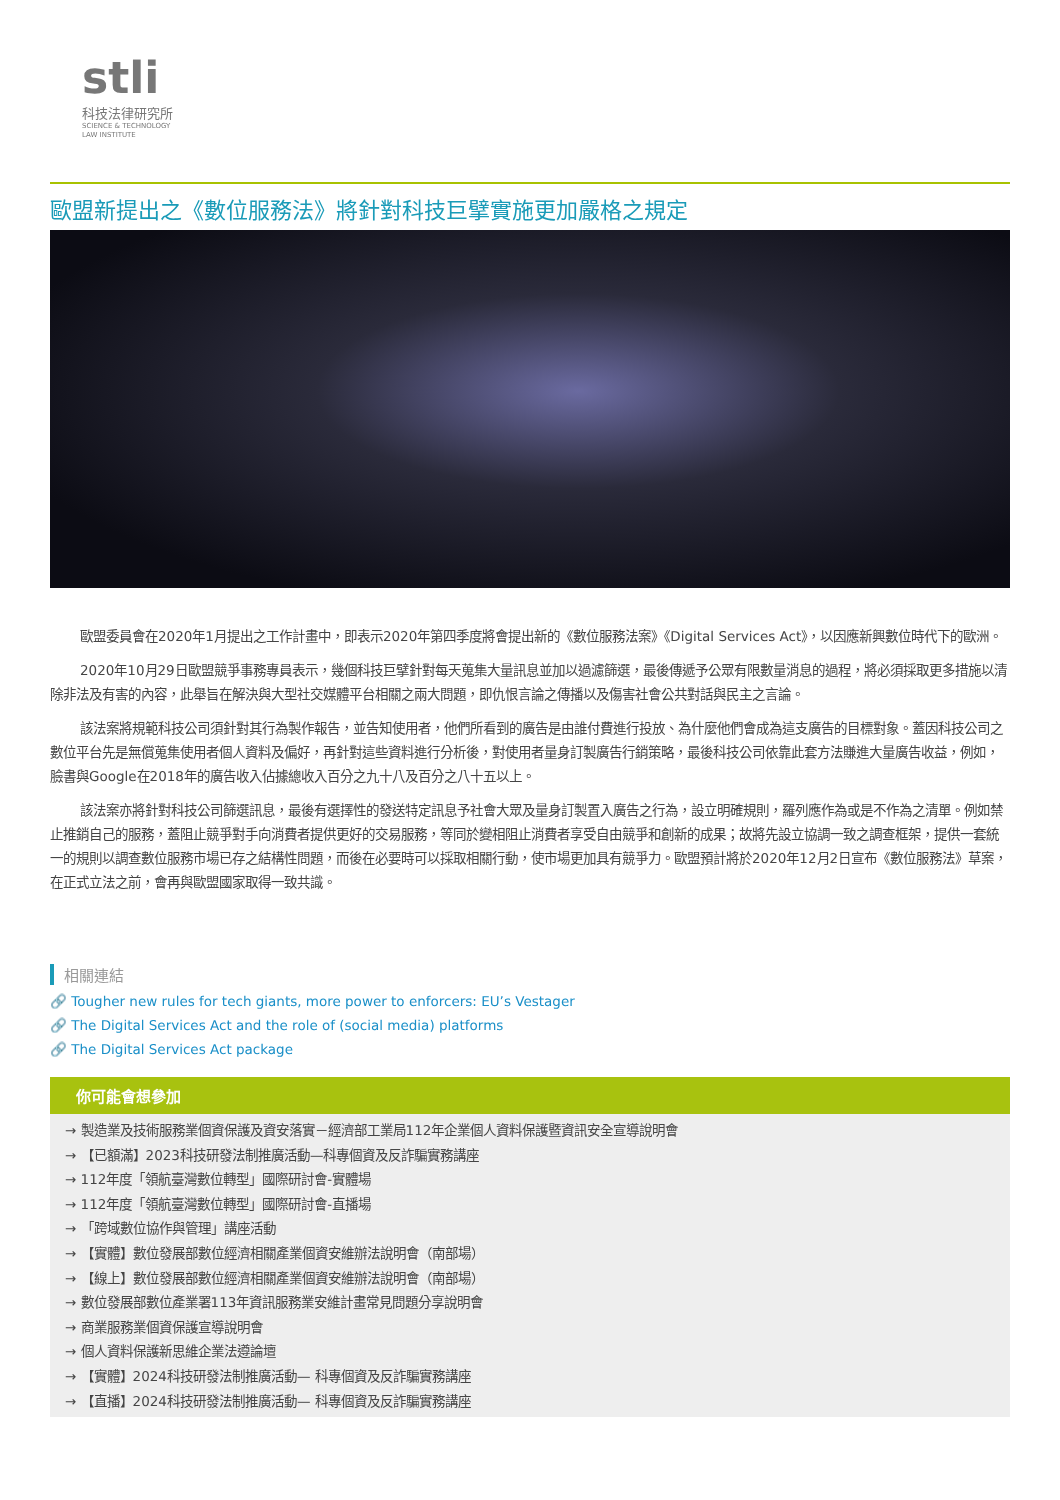stli
科技法律研究所
SCIENCE & TECHNOLOGY
LAW INSTITUTE
歐盟新提出之《數位服務法》將針對科技巨擘實施更加嚴格之規定
歐盟委員會在2020年1月提出之工作計畫中，即表示2020年第四季度將會提出新的《數位服務法案》《Digital Services Act》，以因應新興數位時代下的歐洲。
2020年10月29日歐盟競爭事務專員表示，幾個科技巨擘針對每天蒐集大量訊息並加以過濾篩選，最後傳遞予公眾有限數量消息的過程，將必須採取更多措施以清除非法及有害的內容，此舉旨在解決與大型社交媒體平台相關之兩大問題，即仇恨言論之傳播以及傷害社會公共對話與民主之言論。
該法案將規範科技公司須針對其行為製作報告，並告知使用者，他們所看到的廣告是由誰付費進行投放、為什麼他們會成為這支廣告的目標對象。蓋因科技公司之數位平台先是無償蒐集使用者個人資料及偏好，再針對這些資料進行分析後，對使用者量身訂製廣告行銷策略，最後科技公司依靠此套方法賺進大量廣告收益，例如，臉書與Google在2018年的廣告收入佔據總收入百分之九十八及百分之八十五以上。
該法案亦將針對科技公司篩選訊息，最後有選擇性的發送特定訊息予社會大眾及量身訂製置入廣告之行為，設立明確規則，羅列應作為或是不作為之清單。例如禁止推銷自己的服務，蓋阻止競爭對手向消費者提供更好的交易服務，等同於變相阻止消費者享受自由競爭和創新的成果；故將先設立協調一致之調查框架，提供一套統一的規則以調查數位服務市場已存之結構性問題，而後在必要時可以採取相關行動，使市場更加具有競爭力。歐盟預計將於2020年12月2日宣布《數位服務法》草案，在正式立法之前，會再與歐盟國家取得一致共識。
相關連結
🔗 Tougher new rules for tech giants, more power to enforcers: EU’s Vestager
🔗 The Digital Services Act and the role of (social media) platforms
🔗 The Digital Services Act package
你可能會想參加
→ 製造業及技術服務業個資保護及資安落實－經濟部工業局112年企業個人資料保護暨資訊安全宣導說明會
→ 【已額滿】2023科技研發法制推廣活動—科專個資及反詐騙實務講座
→ 112年度「領航臺灣數位轉型」國際研討會-實體場
→ 112年度「領航臺灣數位轉型」國際研討會-直播場
→ 「跨域數位協作與管理」講座活動
→ 【實體】數位發展部數位經濟相關產業個資安維辦法說明會（南部場）
→ 【線上】數位發展部數位經濟相關產業個資安維辦法說明會（南部場）
→ 數位發展部數位產業署113年資訊服務業安維計畫常見問題分享說明會
→ 商業服務業個資保護宣導說明會
→ 個人資料保護新思維企業法遵論壇
→ 【實體】2024科技研發法制推廣活動— 科專個資及反詐騙實務講座
→ 【直播】2024科技研發法制推廣活動— 科專個資及反詐騙實務講座